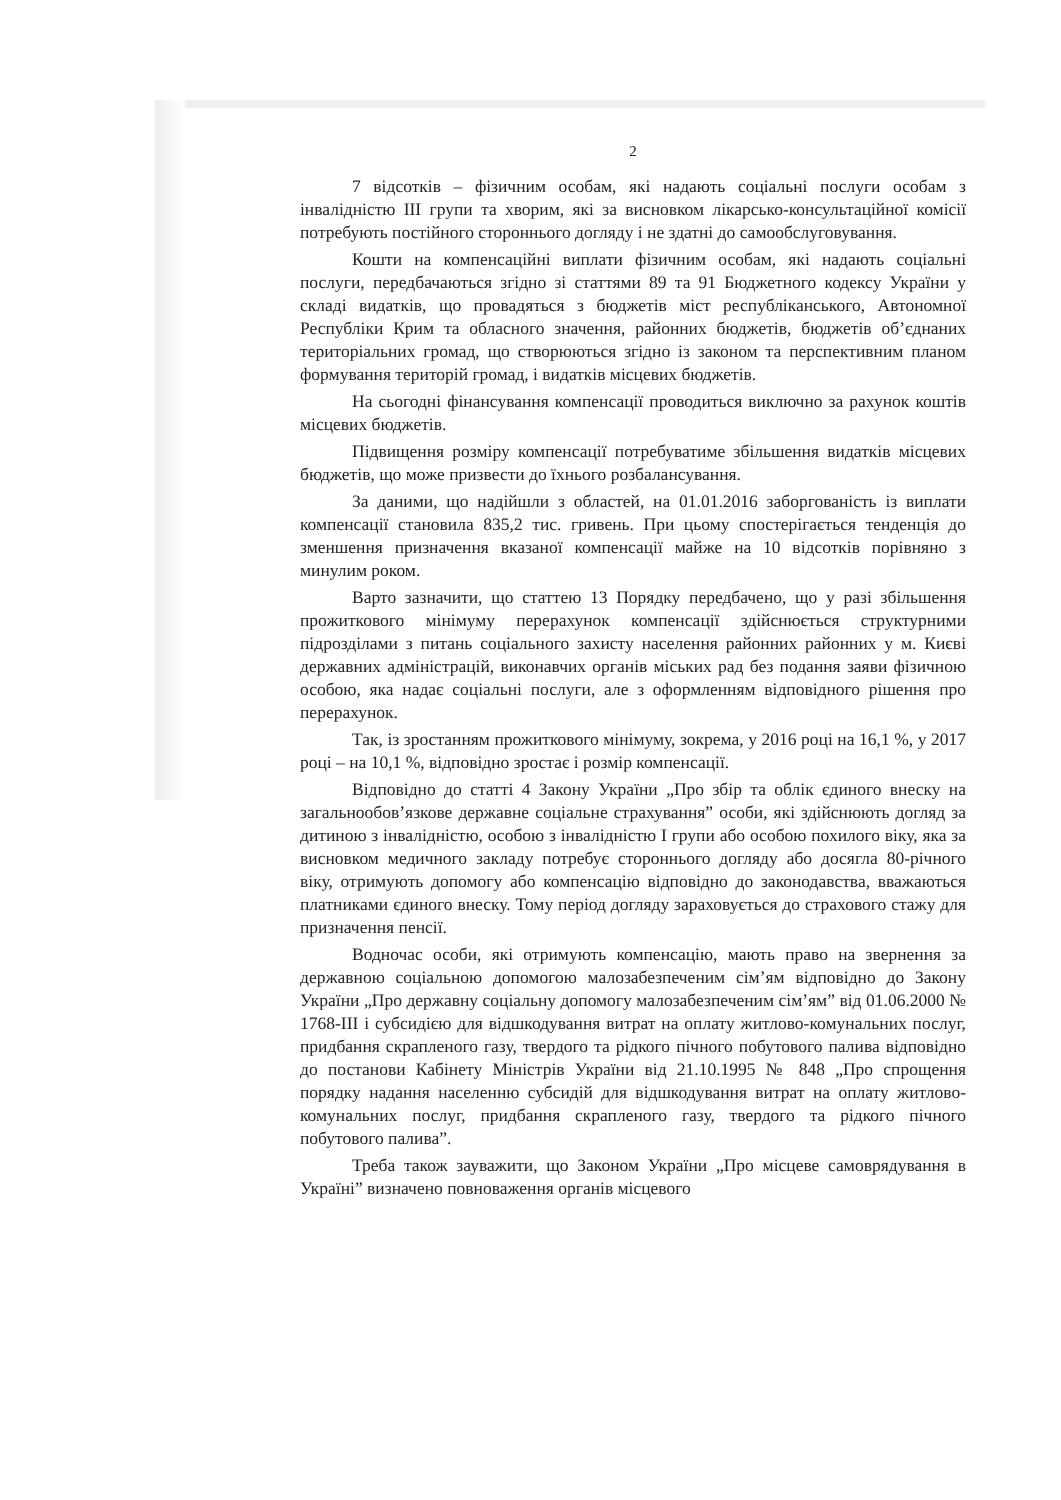2
7 відсотків – фізичним особам, які надають соціальні послуги особам з інвалідністю III групи та хворим, які за висновком лікарсько-консультаційної комісії потребують постійного стороннього догляду і не здатні до самообслуговування.
Кошти на компенсаційні виплати фізичним особам, які надають соціальні послуги, передбачаються згідно зі статтями 89 та 91 Бюджетного кодексу України у складі видатків, що провадяться з бюджетів міст республіканського, Автономної Республіки Крим та обласного значення, районних бюджетів, бюджетів об’єднаних територіальних громад, що створюються згідно із законом та перспективним планом формування територій громад, і видатків місцевих бюджетів.
На сьогодні фінансування компенсації проводиться виключно за рахунок коштів місцевих бюджетів.
Підвищення розміру компенсації потребуватиме збільшення видатків місцевих бюджетів, що може призвести до їхнього розбалансування.
За даними, що надійшли з областей, на 01.01.2016 заборгованість із виплати компенсації становила 835,2 тис. гривень. При цьому спостерігається тенденція до зменшення призначення вказаної компенсації майже на 10 відсотків порівняно з минулим роком.
Варто зазначити, що статтею 13 Порядку передбачено, що у разі збільшення прожиткового мінімуму перерахунок компенсації здійснюється структурними підрозділами з питань соціального захисту населення районних районних у м. Києві державних адміністрацій, виконавчих органів міських рад без подання заяви фізичною особою, яка надає соціальні послуги, але з оформленням відповідного рішення про перерахунок.
Так, із зростанням прожиткового мінімуму, зокрема, у 2016 році на 16,1 %, у 2017 році – на 10,1 %, відповідно зростає і розмір компенсації.
Відповідно до статті 4 Закону України „Про збір та облік єдиного внеску на загальнообов’язкове державне соціальне страхування” особи, які здійснюють догляд за дитиною з інвалідністю, особою з інвалідністю I групи або особою похилого віку, яка за висновком медичного закладу потребує стороннього догляду або досягла 80-річного віку, отримують допомогу або компенсацію відповідно до законодавства, вважаються платниками єдиного внеску. Тому період догляду зараховується до страхового стажу для призначення пенсії.
Водночас особи, які отримують компенсацію, мають право на звернення за державною соціальною допомогою малозабезпеченим сім’ям відповідно до Закону України „Про державну соціальну допомогу малозабезпеченим сім’ям” від 01.06.2000 № 1768-III і субсидією для відшкодування витрат на оплату житлово-комунальних послуг, придбання скрапленого газу, твердого та рідкого пічного побутового палива відповідно до постанови Кабінету Міністрів України від 21.10.1995 № 848 „Про спрощення порядку надання населенню субсидій для відшкодування витрат на оплату житлово-комунальних послуг, придбання скрапленого газу, твердого та рідкого пічного побутового палива”.
Треба також зауважити, що Законом України „Про місцеве самоврядування в Україні” визначено повноваження органів місцевого